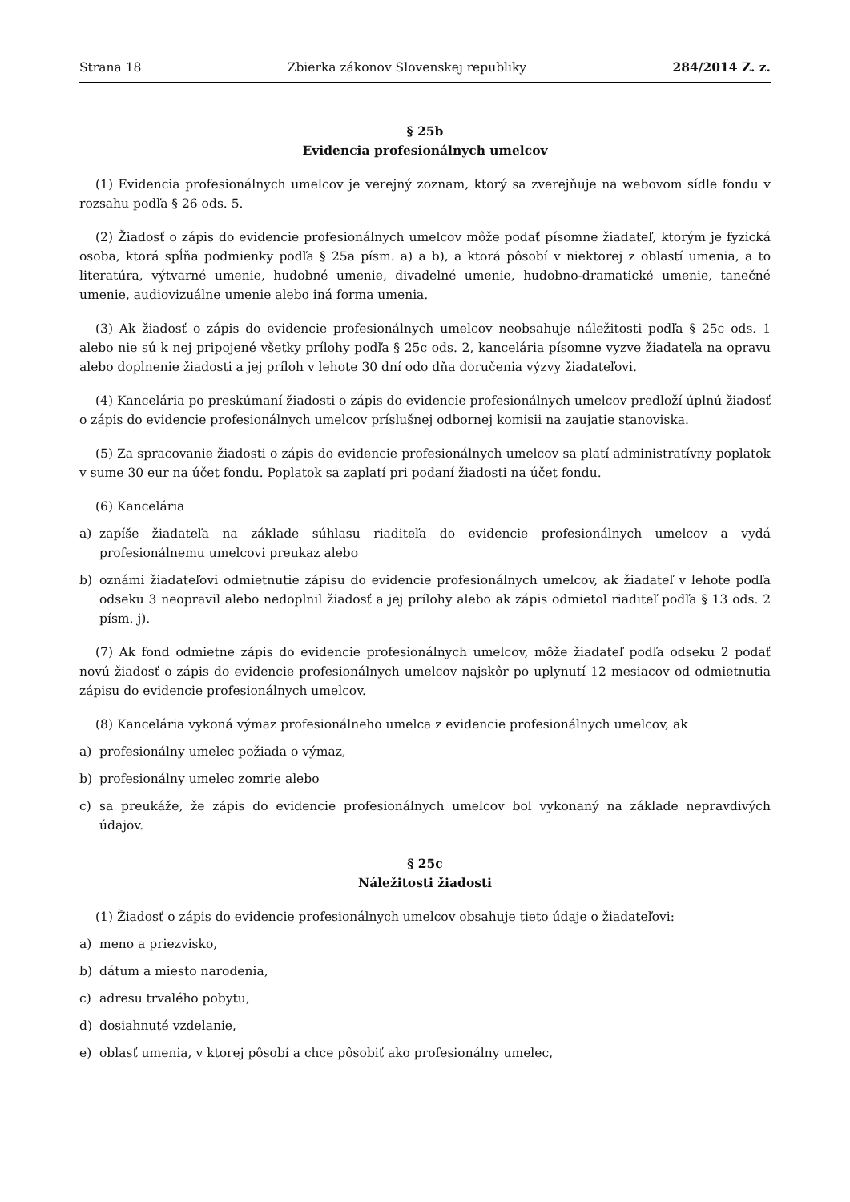Strana 18 Zbierka zákonov Slovenskej republiky 284/2014 Z. z.
§ 25b
Evidencia profesionálnych umelcov
(1) Evidencia profesionálnych umelcov je verejný zoznam, ktorý sa zverejňuje na webovom sídle fondu v rozsahu podľa § 26 ods. 5.
(2) Žiadosť o zápis do evidencie profesionálnych umelcov môže podať písomne žiadateľ, ktorým je fyzická osoba, ktorá spĺňa podmienky podľa § 25a písm. a) a b), a ktorá pôsobí v niektorej z oblastí umenia, a to literatúra, výtvarné umenie, hudobné umenie, divadelné umenie, hudobno-dramatické umenie, tanečné umenie, audiovizuálne umenie alebo iná forma umenia.
(3) Ak žiadosť o zápis do evidencie profesionálnych umelcov neobsahuje náležitosti podľa § 25c ods. 1 alebo nie sú k nej pripojené všetky prílohy podľa § 25c ods. 2, kancelária písomne vyzve žiadateľa na opravu alebo doplnenie žiadosti a jej príloh v lehote 30 dní odo dňa doručenia výzvy žiadateľovi.
(4) Kancelária po preskúmaní žiadosti o zápis do evidencie profesionálnych umelcov predloží úplnú žiadosť o zápis do evidencie profesionálnych umelcov príslušnej odbornej komisii na zaujatie stanoviska.
(5) Za spracovanie žiadosti o zápis do evidencie profesionálnych umelcov sa platí administratívny poplatok v sume 30 eur na účet fondu. Poplatok sa zaplatí pri podaní žiadosti na účet fondu.
(6) Kancelária
a) zapíše žiadateľa na základe súhlasu riaditeľa do evidencie profesionálnych umelcov a vydá profesionálnemu umelcovi preukaz alebo
b) oznámi žiadateľovi odmietnutie zápisu do evidencie profesionálnych umelcov, ak žiadateľ v lehote podľa odseku 3 neopravil alebo nedoplnil žiadosť a jej prílohy alebo ak zápis odmietol riaditeľ podľa § 13 ods. 2 písm. j).
(7) Ak fond odmietne zápis do evidencie profesionálnych umelcov, môže žiadateľ podľa odseku 2 podať novú žiadosť o zápis do evidencie profesionálnych umelcov najskôr po uplynutí 12 mesiacov od odmietnutia zápisu do evidencie profesionálnych umelcov.
(8) Kancelária vykoná výmaz profesionálneho umelca z evidencie profesionálnych umelcov, ak
a) profesionálny umelec požiada o výmaz,
b) profesionálny umelec zomrie alebo
c) sa preukáže, že zápis do evidencie profesionálnych umelcov bol vykonaný na základe nepravdivých údajov.
§ 25c
Náležitosti žiadosti
(1) Žiadosť o zápis do evidencie profesionálnych umelcov obsahuje tieto údaje o žiadateľovi:
a) meno a priezvisko,
b) dátum a miesto narodenia,
c) adresu trvalého pobytu,
d) dosiahnuté vzdelanie,
e) oblasť umenia, v ktorej pôsobí a chce pôsobiť ako profesionálny umelec,